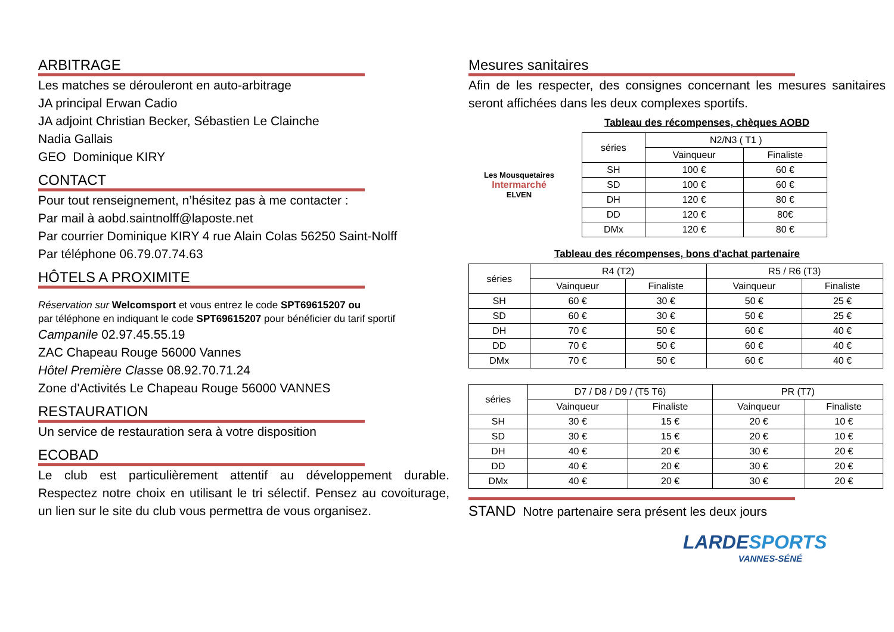ARBITRAGE
Les matches se dérouleront en auto-arbitrage
JA principal Erwan Cadio
JA adjoint Christian Becker, Sébastien Le Clainche
Nadia Gallais
GEO Dominique KIRY
CONTACT
Pour tout renseignement, n’hésitez pas à me contacter :
Par mail à aobd.saintnolff@laposte.net
Par courrier Dominique KIRY 4 rue Alain Colas 56250 Saint-Nolff
Par téléphone 06.79.07.74.63
HÔTELS A PROXIMITE
Réservation sur Welcomsport et vous entrez le code SPT69615207 ou
par téléphone en indiquant le code SPT69615207 pour bénéficier du tarif sportif
Campanile 02.97.45.55.19
ZAC Chapeau Rouge 56000 Vannes
Hôtel Première Classe 08.92.70.71.24
Zone d'Activités Le Chapeau Rouge 56000 VANNES
RESTAURATION
Un service de restauration sera à votre disposition
ECOBAD
Le club est particulièrement attentif au développement durable. Respectez notre choix en utilisant le tri sélectif. Pensez au covoiturage, un lien sur le site du club vous permettra de vous organisez.
Mesures sanitaires
Afin de les respecter, des consignes concernant les mesures sanitaires seront affichées dans les deux complexes sportifs.
Tableau des récompenses, chèques AOBD
Les Mousquetaires
Intermarché
ELVEN
| séries | N2/N3 ( T1 ) | |
| --- | --- | --- |
| | Vainqueur | Finaliste |
| SH | 100 € | 60 € |
| SD | 100 € | 60 € |
| DH | 120 € | 80 € |
| DD | 120 € | 80€ |
| DMx | 120 € | 80 € |
Tableau des récompenses, bons d'achat partenaire
| séries | R4 (T2) | | R5 / R6 (T3) | |
| --- | --- | --- | --- | --- |
| | Vainqueur | Finaliste | Vainqueur | Finaliste |
| SH | 60 € | 30 € | 50 € | 25 € |
| SD | 60 € | 30 € | 50 € | 25 € |
| DH | 70 € | 50 € | 60 € | 40 € |
| DD | 70 € | 50 € | 60 € | 40 € |
| DMx | 70 € | 50 € | 60 € | 40 € |
| séries | D7 / D8 / D9 / (T5 T6) | | PR (T7) | |
| --- | --- | --- | --- | --- |
| | Vainqueur | Finaliste | Vainqueur | Finaliste |
| SH | 30 € | 15 € | 20 € | 10 € |
| SD | 30 € | 15 € | 20 € | 10 € |
| DH | 40 € | 20 € | 30 € | 20 € |
| DD | 40 € | 20 € | 30 € | 20 € |
| DMx | 40 € | 20 € | 30 € | 20 € |
STAND Notre partenaire sera présent les deux jours
LARDESPORTS
VANNES-SÉNÉ